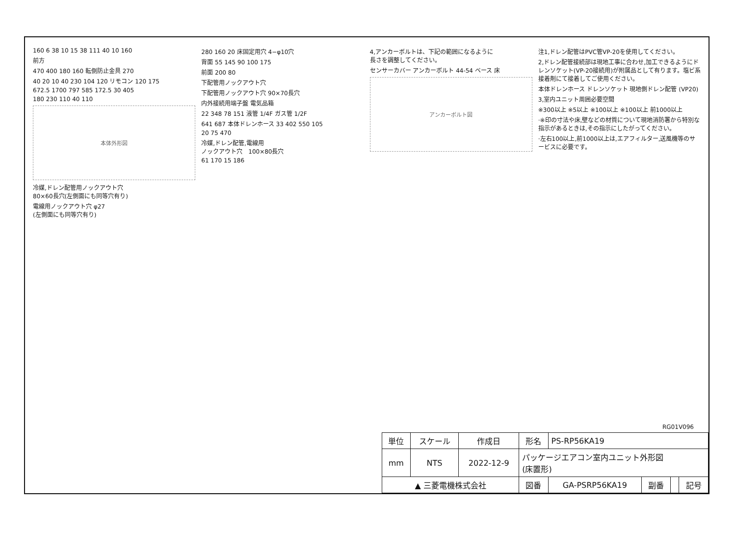160 6 38 10 15 38 111 40 10 160
前方
470 400 180 160 転倒防止金具 270
40 20 10 40 230 104 120 リモコン 120 175
672.5 1700 797 585 172.5 30 405
180 230 110 40 110
本体外形図
冷媒,ドレン配管用ノックアウト穴
80×60長穴(左側面にも同等穴有り)
電線用ノックアウト穴 φ27
(左側面にも同等穴有り)
280 160 20 床固定用穴 4−φ10穴
背面 55 145 90 100 175
前面 200 80
下配管用ノックアウト穴
下配管用ノックアウト穴 90×70長穴
内外接続用端子盤 電気品箱
22 348 78 151 液管 1/4F ガス管 1/2F
641 687 本体ドレンホース 33 402 550 105
20 75 470
冷媒,ドレン配管,電線用
ノックアウト穴　100×80長穴
61 170 15 186
4,アンカーボルトは、下記の範囲になるように
長さを調整してください。
センサーカバー アンカーボルト 44-54 ベース 床
アンカーボルト図
注1,ドレン配管はPVC管VP-20を使用してください。
2,ドレン配管接続部は現地工事に合わせ,加工できるようにドレンソケット(VP-20接続用)が附属品として有ります。塩ビ系接着剤にて接着してご使用ください。
本体ドレンホース ドレンソケット 現地側ドレン配管 (VP20)
3,室内ユニット周囲必要空間
※300以上 ※5以上 ※100以上 ※100以上 前1000以上
·※印の寸法や床,壁などの材質について現地消防署から特別な指示があるときは,その指示にしたがってください。
·左右100以上,前1000以上は,エアフィルター,送風機等のサービスに必要です。
RG01V096
| 単位 | スケール | 作成日 | 形名 | PS-RP56KA19 | | | |
| mm | NTS | 2022-12-9 | パッケージエアコン室内ユニット外形図 (床置形) | | | | |
| ▲ 三菱電機株式会社 | | | 図番 | GA-PSRP56KA19 | 副番 | | 記号 |